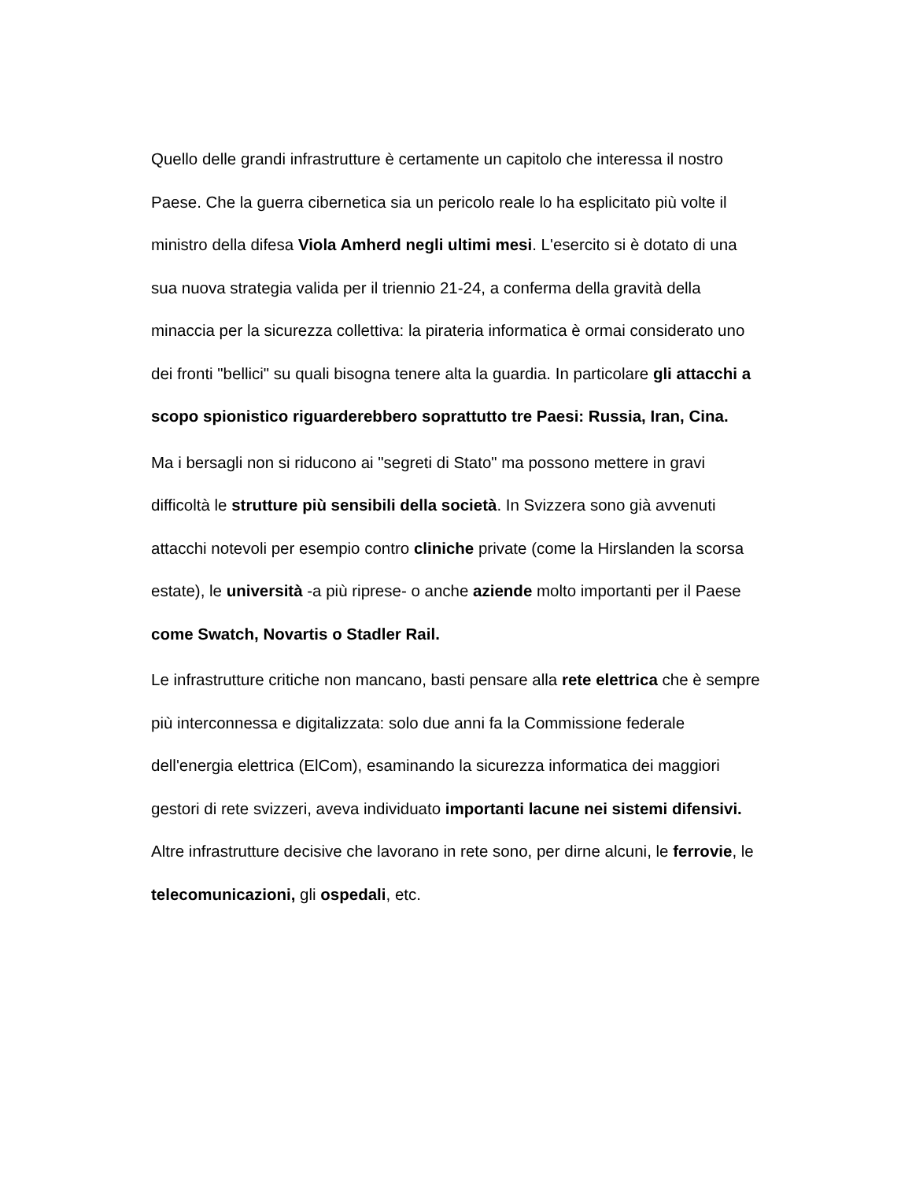Quello delle grandi infrastrutture è certamente un capitolo che interessa il nostro Paese. Che la guerra cibernetica sia un pericolo reale lo ha esplicitato più volte il ministro della difesa Viola Amherd negli ultimi mesi. L'esercito si è dotato di una sua nuova strategia valida per il triennio 21-24, a conferma della gravità della minaccia per la sicurezza collettiva: la pirateria informatica è ormai considerato uno dei fronti "bellici" su quali bisogna tenere alta la guardia. In particolare gli attacchi a scopo spionistico riguarderebbero soprattutto tre Paesi: Russia, Iran, Cina.
Ma i bersagli non si riducono ai "segreti di Stato" ma possono mettere in gravi difficoltà le strutture più sensibili della società. In Svizzera sono già avvenuti attacchi notevoli per esempio contro cliniche private (come la Hirslanden la scorsa estate), le università -a più riprese- o anche aziende molto importanti per il Paese come Swatch, Novartis o Stadler Rail.
Le infrastrutture critiche non mancano, basti pensare alla rete elettrica che è sempre più interconnessa e digitalizzata: solo due anni fa la Commissione federale dell'energia elettrica (ElCom), esaminando la sicurezza informatica dei maggiori gestori di rete svizzeri, aveva individuato importanti lacune nei sistemi difensivi. Altre infrastrutture decisive che lavorano in rete sono, per dirne alcuni, le ferrovie, le telecomunicazioni, gli ospedali, etc.